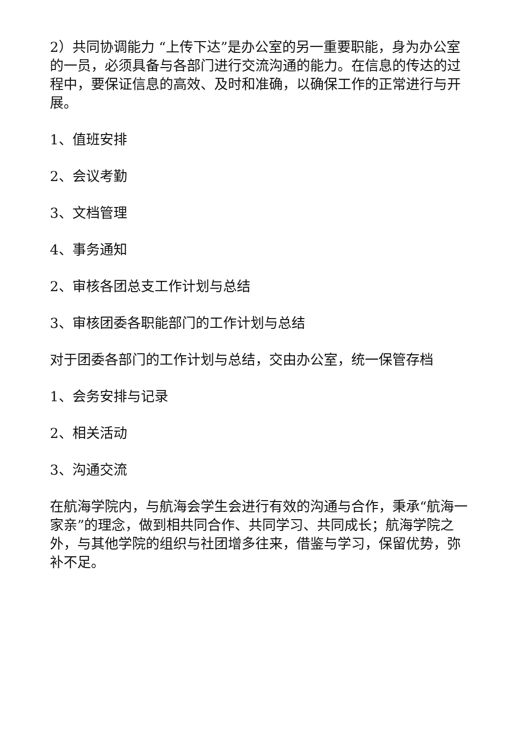2）共同协调能力 “上传下达”是办公室的另一重要职能，身为办公室的一员，必须具备与各部门进行交流沟通的能力。在信息的传达的过程中，要保证信息的高效、及时和准确，以确保工作的正常进行与开展。
1、值班安排
2、会议考勤
3、文档管理
4、事务通知
2、审核各团总支工作计划与总结
3、审核团委各职能部门的工作计划与总结
对于团委各部门的工作计划与总结，交由办公室，统一保管存档
1、会务安排与记录
2、相关活动
3、沟通交流
在航海学院内，与航海会学生会进行有效的沟通与合作，秉承“航海一家亲”的理念，做到相共同合作、共同学习、共同成长；航海学院之外，与其他学院的组织与社团增多往来，借鉴与学习，保留优势，弥补不足。